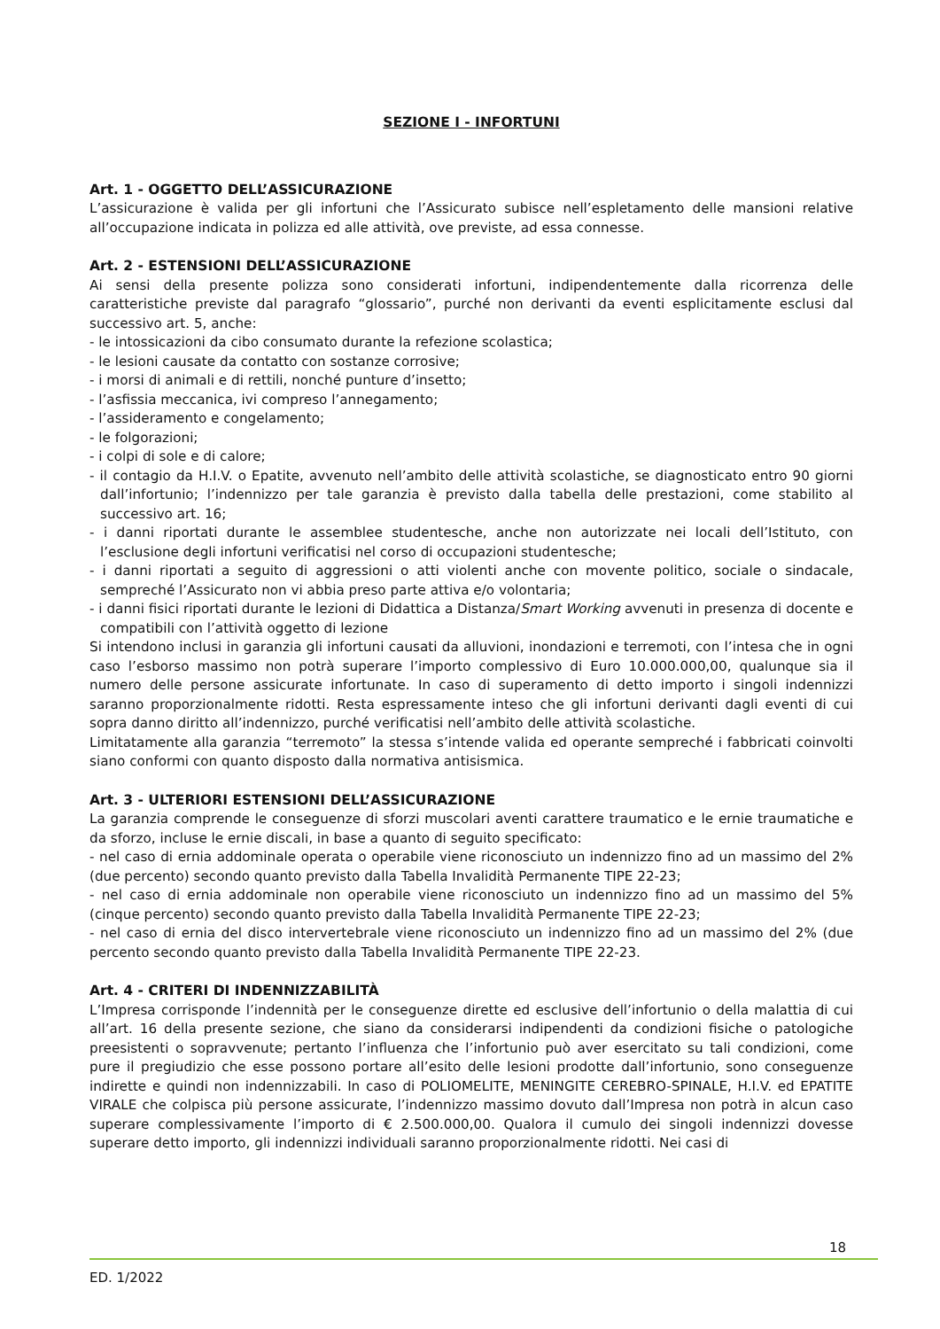SEZIONE I - INFORTUNI
Art. 1 - OGGETTO DELL’ASSICURAZIONE
L’assicurazione è valida per gli infortuni che l’Assicurato subisce nell’espletamento delle mansioni relative all’occupazione indicata in polizza ed alle attività, ove previste, ad essa connesse.
Art. 2 - ESTENSIONI DELL’ASSICURAZIONE
Ai sensi della presente polizza sono considerati infortuni, indipendentemente dalla ricorrenza delle caratteristiche previste dal paragrafo “glossario”, purché non derivanti da eventi esplicitamente esclusi dal successivo art. 5, anche:
- le intossicazioni da cibo consumato durante la refezione scolastica;
- le lesioni causate da contatto con sostanze corrosive;
- i morsi di animali e di rettili, nonché punture d’insetto;
- l’asfissia meccanica, ivi compreso l’annegamento;
- l’assideramento e congelamento;
- le folgorazioni;
- i colpi di sole e di calore;
- il contagio da H.I.V. o Epatite, avvenuto nell’ambito delle attività scolastiche, se diagnosticato entro 90 giorni dall’infortunio; l’indennizzo per tale garanzia è previsto dalla tabella delle prestazioni, come stabilito al successivo art. 16;
- i danni riportati durante le assemblee studentesche, anche non autorizzate nei locali dell’Istituto, con l’esclusione degli infortuni verificatisi nel corso di occupazioni studentesche;
- i danni riportati a seguito di aggressioni o atti violenti anche con movente politico, sociale o sindacale, sempreché l’Assicurato non vi abbia preso parte attiva e/o volontaria;
- i danni fisici riportati durante le lezioni di Didattica a Distanza/Smart Working avvenuti in presenza di docente e compatibili con l’attività oggetto di lezione
Si intendono inclusi in garanzia gli infortuni causati da alluvioni, inondazioni e terremoti, con l’intesa che in ogni caso l’esborso massimo non potrà superare l’importo complessivo di Euro 10.000.000,00, qualunque sia il numero delle persone assicurate infortunate. In caso di superamento di detto importo i singoli indennizzi saranno proporzionalmente ridotti. Resta espressamente inteso che gli infortuni derivanti dagli eventi di cui sopra danno diritto all’indennizzo, purché verificatisi nell’ambito delle attività scolastiche.
Limitatamente alla garanzia “terremoto” la stessa s’intende valida ed operante sempreché i fabbricati coinvolti siano conformi con quanto disposto dalla normativa antisismica.
Art. 3 - ULTERIORI ESTENSIONI DELL’ASSICURAZIONE
La garanzia comprende le conseguenze di sforzi muscolari aventi carattere traumatico e le ernie traumatiche e da sforzo, incluse le ernie discali, in base a quanto di seguito specificato:
- nel caso di ernia addominale operata o operabile viene riconosciuto un indennizzo fino ad un massimo del 2% (due percento) secondo quanto previsto dalla Tabella Invalidità Permanente TIPE 22-23;
- nel caso di ernia addominale non operabile viene riconosciuto un indennizzo fino ad un massimo del 5% (cinque percento) secondo quanto previsto dalla Tabella Invalidità Permanente TIPE 22-23;
- nel caso di ernia del disco intervertebrale viene riconosciuto un indennizzo fino ad un massimo del 2% (due percento secondo quanto previsto dalla Tabella Invalidità Permanente TIPE 22-23.
Art. 4 - CRITERI DI INDENNIZZABILITÀ
L’Impresa corrisponde l’indennità per le conseguenze dirette ed esclusive dell’infortunio o della malattia di cui all’art. 16 della presente sezione, che siano da considerarsi indipendenti da condizioni fisiche o patologiche preesistenti o sopravvenute; pertanto l’influenza che l’infortunio può aver esercitato su tali condizioni, come pure il pregiudizio che esse possono portare all’esito delle lesioni prodotte dall’infortunio, sono conseguenze indirette e quindi non indennizzabili. In caso di POLIOMELITE, MENINGITE CEREBRO-SPINALE, H.I.V. ed EPATITE VIRALE che colpisca più persone assicurate, l’indennizzo massimo dovuto dall’Impresa non potrà in alcun caso superare complessivamente l’importo di € 2.500.000,00. Qualora il cumulo dei singoli indennizzi dovesse superare detto importo, gli indennizzi individuali saranno proporzionalmente ridotti. Nei casi di
18
ED. 1/2022